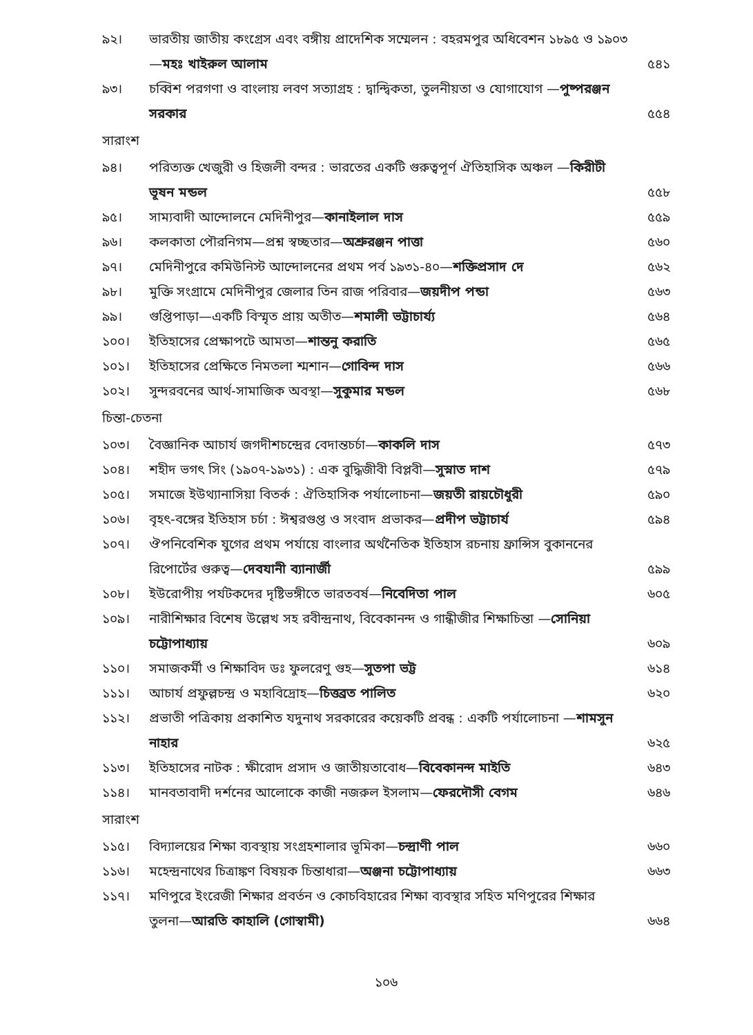৯২। ভারতীয় জাতীয় কংগ্রেস এবং বঙ্গীয় প্রাদেশিক সম্মেলন : বহরমপুর অধিবেশন ১৮৯৫ ও ১৯০৩—মহঃ খাইরুল আলাম
৫৪১
৯৩। চব্বিশ পরগণা ও বাংলায় লবণ সত্যাগ্রহ : দ্বান্দ্বিকতা, তুলনীয়তা ও যোগাযোগ —পুষ্পরঞ্জন সরকার
৫৫৪
সারাংশ
৯৪। পরিত্যক্ত খেজুরী ও হিজলী বন্দর : ভারতের একটি গুরুত্বপূর্ণ ঐতিহাসিক অঞ্চল —কিরীটী ভূষন মন্ডল
৫৫৮
৯৫। সাম্যবাদী আন্দোলনে মেদিনীপুর—কানাইলাল দাস
৫৫৯
৯৬। কলকাতা পৌরনিগম—প্রশ্ন স্বচ্ছতার—অশ্রুরঞ্জন পাত্তা
৫৬০
৯৭। মেদিনীপুরে কমিউনিস্ট আন্দোলনের প্রথম পর্ব ১৯৩১-৪০—শক্তিপ্রসাদ দে
৫৬২
৯৮। মুক্তি সংগ্রামে মেদিনীপুর জেলার তিন রাজ পরিবার—জয়দীপ পন্ডা
৫৬৩
৯৯। গুপ্তিপাড়া—একটি বিস্মৃত প্রায় অতীত—শমালী ভট্টাচার্য্য
৫৬৪
১০০। ইতিহাসের প্রেক্ষাপটে আমতা—শান্তনু করাতি
৫৬৫
১০১। ইতিহাসের প্রেক্ষিতে নিমতলা শ্মশান—গোবিন্দ দাস
৫৬৬
১০২। সুন্দরবনের আর্থ-সামাজিক অবস্থা—সুকুমার মন্ডল
৫৬৮
চিন্তা-চেতনা
১০৩। বৈজ্ঞানিক আচার্য জগদীশচন্দ্রের বেদান্তচর্চা—কাকলি দাস
৫৭৩
১০৪। শহীদ ভগৎ সিং (১৯০৭-১৯৩১) : এক বুদ্ধিজীবী বিপ্লবী—সুস্নাত দাশ
৫৭৯
১০৫। সমাজে ইউথ্যানাসিয়া বিতর্ক : ঐতিহাসিক পর্যালোচনা—জয়তী রায়চৌধুরী
৫৯০
১০৬। বৃহৎ-বঙ্গের ইতিহাস চর্চা : ঈশ্বরগুপ্ত ও সংবাদ প্রভাকর—প্রদীপ ভট্টাচার্য
৫৯৪
১০৭। ঔপনিবেশিক যুগের প্রথম পর্যায়ে বাংলার অর্থনৈতিক ইতিহাস রচনায় ফ্রান্সিস বুকাননের রিপোর্টের গুরুত্ব—দেবযানী ব্যানার্জী
৫৯৯
১০৮। ইউরোপীয় পর্যটকদের দৃষ্টিভঙ্গীতে ভারতবর্ষ—নিবেদিতা পাল
৬০৫
১০৯। নারীশিক্ষার বিশেষ উল্লেখ সহ রবীন্দ্রনাথ, বিবেকানন্দ ও গান্ধীজীর শিক্ষাচিন্তা —সোনিয়া চট্টোপাধ্যায়
৬০৯
১১০। সমাজকর্মী ও শিক্ষাবিদ ডঃ ফুলরেণু গুহ—সুতপা ভট্ট
৬১৪
১১১। আচার্য প্রফুল্লচন্দ্র ও মহাবিদ্রোহ—চিত্তব্রত পালিত
৬২০
১১২। প্রভাতী পত্রিকায় প্রকাশিত যদুনাথ সরকারের কয়েকটি প্রবন্ধ : একটি পর্যালোচনা —শামসুন নাহার
৬২৫
১১৩। ইতিহাসের নাটক : ক্ষীরোদ প্রসাদ ও জাতীয়তাবোধ—বিবেকানন্দ মাইতি
৬৪৩
১১৪। মানবতাবাদী দর্শনের আলোকে কাজী নজরুল ইসলাম—ফেরদৌসী বেগম
৬৪৬
সারাংশ
১১৫। বিদ্যালয়ের শিক্ষা ব্যবস্থায় সংগ্রহশালার ভূমিকা—চন্দ্রাণী পাল
৬৬০
১১৬। মহেন্দ্রনাথের চিত্রাঙ্কণ বিষয়ক চিন্তাধারা—অঞ্জনা চট্টোপাধ্যায়
৬৬৩
১১৭। মণিপুরে ইংরেজী শিক্ষার প্রবর্তন ও কোচবিহারের শিক্ষা ব্যবস্থার সহিত মণিপুরের শিক্ষার তুলনা—আরতি কাহালি (গোস্বামী)
৬৬৪
১০৬